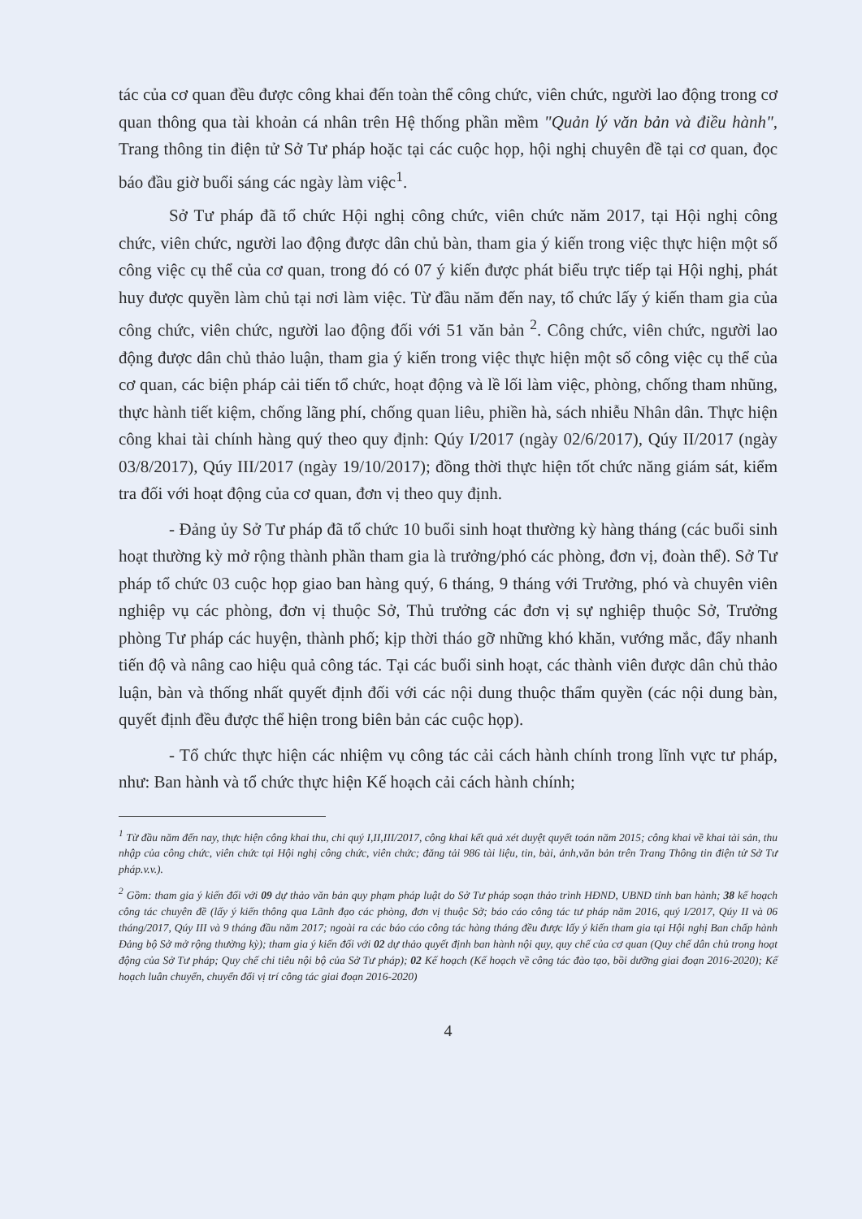tác của cơ quan đều được công khai đến toàn thể công chức, viên chức, người lao động trong cơ quan thông qua tài khoản cá nhân trên Hệ thống phần mềm "Quản lý văn bản và điều hành", Trang thông tin điện tử Sở Tư pháp hoặc tại các cuộc họp, hội nghị chuyên đề tại cơ quan, đọc báo đầu giờ buổi sáng các ngày làm việc<sup>1</sup>.
Sở Tư pháp đã tổ chức Hội nghị công chức, viên chức năm 2017, tại Hội nghị công chức, viên chức, người lao động được dân chủ bàn, tham gia ý kiến trong việc thực hiện một số công việc cụ thể của cơ quan, trong đó có 07 ý kiến được phát biểu trực tiếp tại Hội nghị, phát huy được quyền làm chủ tại nơi làm việc. Từ đầu năm đến nay, tổ chức lấy ý kiến tham gia của công chức, viên chức, người lao động đối với 51 văn bản <sup>2</sup>. Công chức, viên chức, người lao động được dân chủ thảo luận, tham gia ý kiến trong việc thực hiện một số công việc cụ thể của cơ quan, các biện pháp cải tiến tổ chức, hoạt động và lề lối làm việc, phòng, chống tham nhũng, thực hành tiết kiệm, chống lãng phí, chống quan liêu, phiền hà, sách nhiễu Nhân dân. Thực hiện công khai tài chính hàng quý theo quy định: Qúy I/2017 (ngày 02/6/2017), Qúy II/2017 (ngày 03/8/2017), Qúy III/2017 (ngày 19/10/2017); đồng thời thực hiện tốt chức năng giám sát, kiểm tra đối với hoạt động của cơ quan, đơn vị theo quy định.
- Đảng ủy Sở Tư pháp đã tổ chức 10 buổi sinh hoạt thường kỳ hàng tháng (các buổi sinh hoạt thường kỳ mở rộng thành phần tham gia là trưởng/phó các phòng, đơn vị, đoàn thể). Sở Tư pháp tổ chức 03 cuộc họp giao ban hàng quý, 6 tháng, 9 tháng với Trưởng, phó và chuyên viên nghiệp vụ các phòng, đơn vị thuộc Sở, Thủ trưởng các đơn vị sự nghiệp thuộc Sở, Trưởng phòng Tư pháp các huyện, thành phố; kịp thời tháo gỡ những khó khăn, vướng mắc, đẩy nhanh tiến độ và nâng cao hiệu quả công tác. Tại các buổi sinh hoạt, các thành viên được dân chủ thảo luận, bàn và thống nhất quyết định đối với các nội dung thuộc thẩm quyền (các nội dung bàn, quyết định đều được thể hiện trong biên bản các cuộc họp).
- Tổ chức thực hiện các nhiệm vụ công tác cải cách hành chính trong lĩnh vực tư pháp, như: Ban hành và tổ chức thực hiện Kế hoạch cải cách hành chính;
<sup>1</sup> Từ đầu năm đến nay, thực hiện công khai thu, chi quý I,II,III/2017, công khai kết quả xét duyệt quyết toán năm 2015; công khai về khai tài sản, thu nhập của công chức, viên chức tại Hội nghị công chức, viên chức; đăng tải 986 tài liệu, tin, bài, ảnh,văn bản trên Trang Thông tin điện tử Sở Tư pháp.v.v.).
<sup>2</sup> Gồm: tham gia ý kiến đối với 09 dự thảo văn bản quy phạm pháp luật do Sở Tư pháp soạn thảo trình HĐND, UBND tỉnh ban hành; 38 kế hoạch công tác chuyên đề (lấy ý kiến thông qua Lãnh đạo các phòng, đơn vị thuộc Sở; báo cáo công tác tư pháp năm 2016, quý I/2017, Qúy II và 06 tháng/2017, Qúy III và 9 tháng đầu năm 2017; ngoài ra các báo cáo công tác hàng tháng đều được lấy ý kiến tham gia tại Hội nghị Ban chấp hành Đảng bộ Sở mở rộng thường kỳ); tham gia ý kiến đối với 02 dự thảo quyết định ban hành nội quy, quy chế của cơ quan (Quy chế dân chủ trong hoạt động của Sở Tư pháp; Quy chế chi tiêu nội bộ của Sở Tư pháp); 02 Kế hoạch (Kế hoạch về công tác đào tạo, bồi dưỡng giai đoạn 2016-2020); Kế hoạch luân chuyển, chuyển đổi vị trí công tác giai đoạn 2016-2020)
4